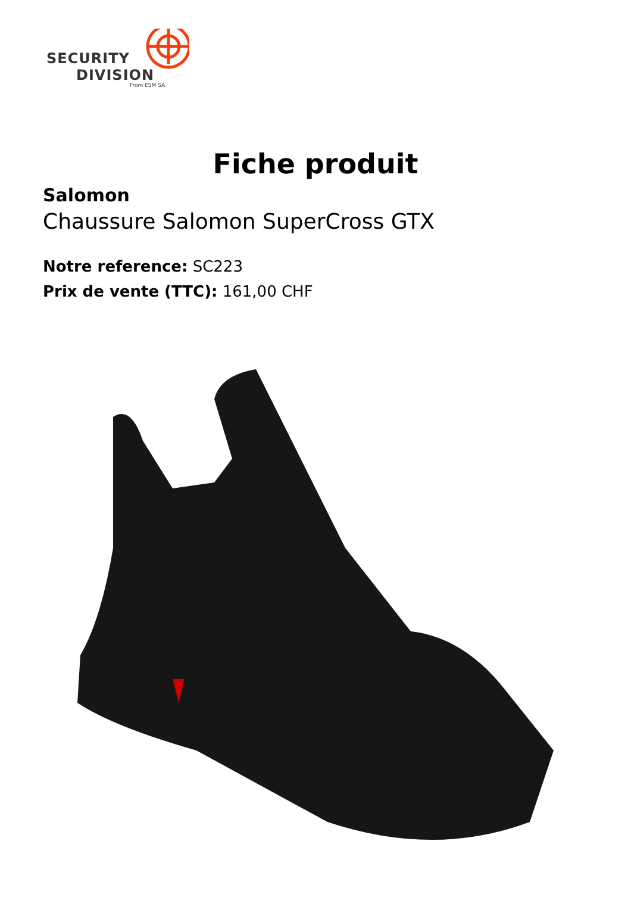SECURITY
DIVISION
From ESM SA
Fiche produit
Salomon
Chaussure Salomon SuperCross GTX
Notre reference: SC223
Prix de vente (TTC): 161,00 CHF